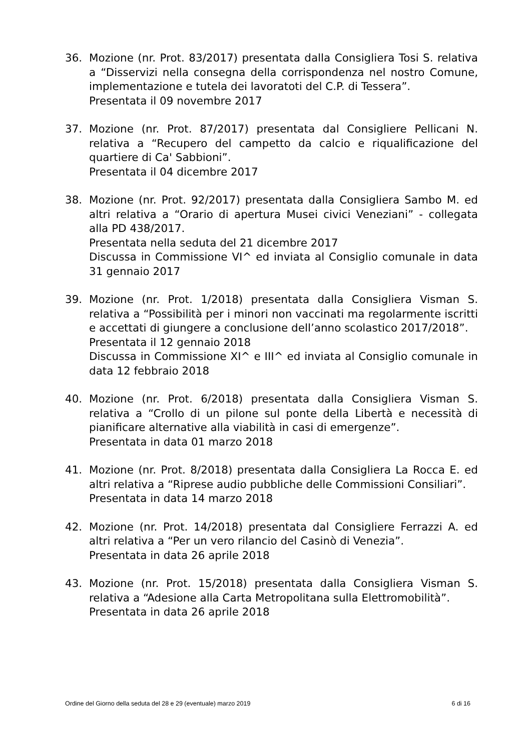36. Mozione (nr. Prot. 83/2017) presentata dalla Consigliera Tosi S. relativa a “Disservizi nella consegna della corrispondenza nel nostro Comune, implementazione e tutela dei lavoratoti del C.P. di Tessera”.
Presentata il 09 novembre 2017
37. Mozione (nr. Prot. 87/2017) presentata dal Consigliere Pellicani N. relativa a “Recupero del campetto da calcio e riqualificazione del quartiere di Ca' Sabbioni”.
Presentata il 04 dicembre 2017
38. Mozione (nr. Prot. 92/2017) presentata dalla Consigliera Sambo M. ed altri relativa a “Orario di apertura Musei civici Veneziani” - collegata alla PD 438/2017.
Presentata nella seduta del 21 dicembre 2017
Discussa in Commissione VI^ ed inviata al Consiglio comunale in data 31 gennaio 2017
39. Mozione (nr. Prot. 1/2018) presentata dalla Consigliera Visman S. relativa a “Possibilità per i minori non vaccinati ma regolarmente iscritti e accettati di giungere a conclusione dell’anno scolastico 2017/2018”.
Presentata il 12 gennaio 2018
Discussa in Commissione XI^ e III^ ed inviata al Consiglio comunale in data 12 febbraio 2018
40. Mozione (nr. Prot. 6/2018) presentata dalla Consigliera Visman S. relativa a “Crollo di un pilone sul ponte della Libertà e necessità di pianificare alternative alla viabilità in casi di emergenze”.
Presentata in data 01 marzo 2018
41. Mozione (nr. Prot. 8/2018) presentata dalla Consigliera La Rocca E. ed altri relativa a “Riprese audio pubbliche delle Commissioni Consiliari”.
Presentata in data 14 marzo 2018
42. Mozione (nr. Prot. 14/2018) presentata dal Consigliere Ferrazzi A. ed altri relativa a “Per un vero rilancio del Casinò di Venezia”.
Presentata in data 26 aprile 2018
43. Mozione (nr. Prot. 15/2018) presentata dalla Consigliera Visman S. relativa a “Adesione alla Carta Metropolitana sulla Elettromobilità”.
Presentata in data 26 aprile 2018
Ordine del Giorno della seduta del 28 e 29 (eventuale) marzo 2019 6 di 16